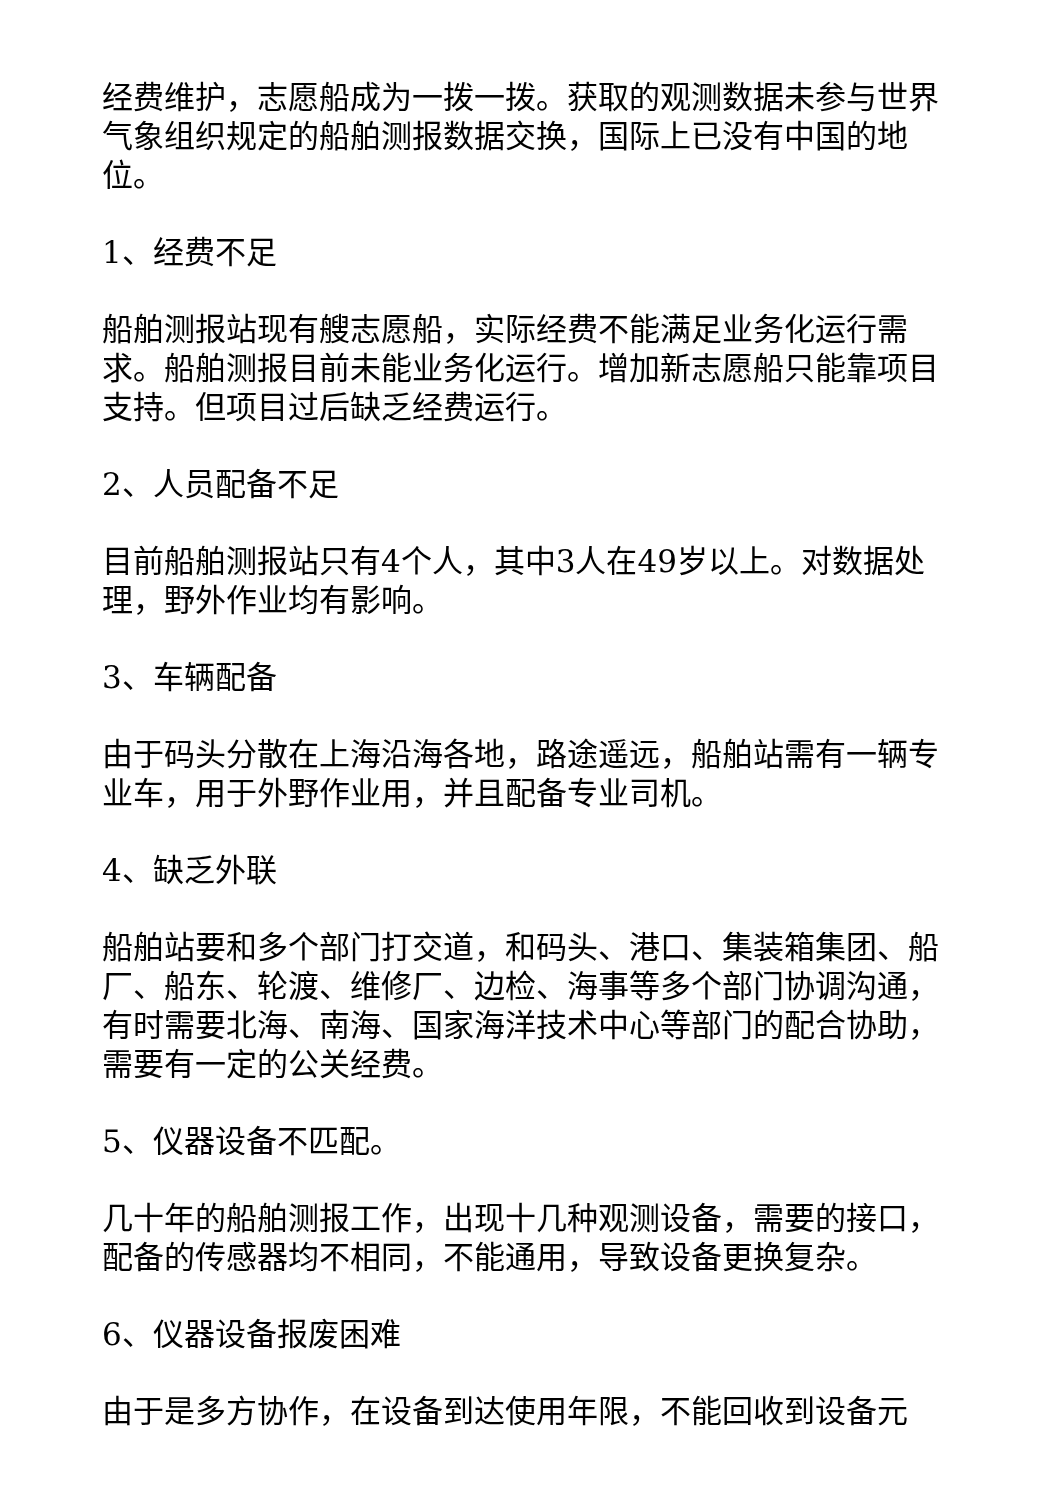经费维护，志愿船成为一拨一拨。获取的观测数据未参与世界气象组织规定的船舶测报数据交换，国际上已没有中国的地位。
1、经费不足
船舶测报站现有艘志愿船，实际经费不能满足业务化运行需求。船舶测报目前未能业务化运行。增加新志愿船只能靠项目支持。但项目过后缺乏经费运行。
2、人员配备不足
目前船舶测报站只有4个人，其中3人在49岁以上。对数据处理，野外作业均有影响。
3、车辆配备
由于码头分散在上海沿海各地，路途遥远，船舶站需有一辆专业车，用于外野作业用，并且配备专业司机。
4、缺乏外联
船舶站要和多个部门打交道，和码头、港口、集装箱集团、船厂、船东、轮渡、维修厂、边检、海事等多个部门协调沟通，有时需要北海、南海、国家海洋技术中心等部门的配合协助，需要有一定的公关经费。
5、仪器设备不匹配。
几十年的船舶测报工作，出现十几种观测设备，需要的接口，配备的传感器均不相同，不能通用，导致设备更换复杂。
6、仪器设备报废困难
由于是多方协作，在设备到达使用年限，不能回收到设备元